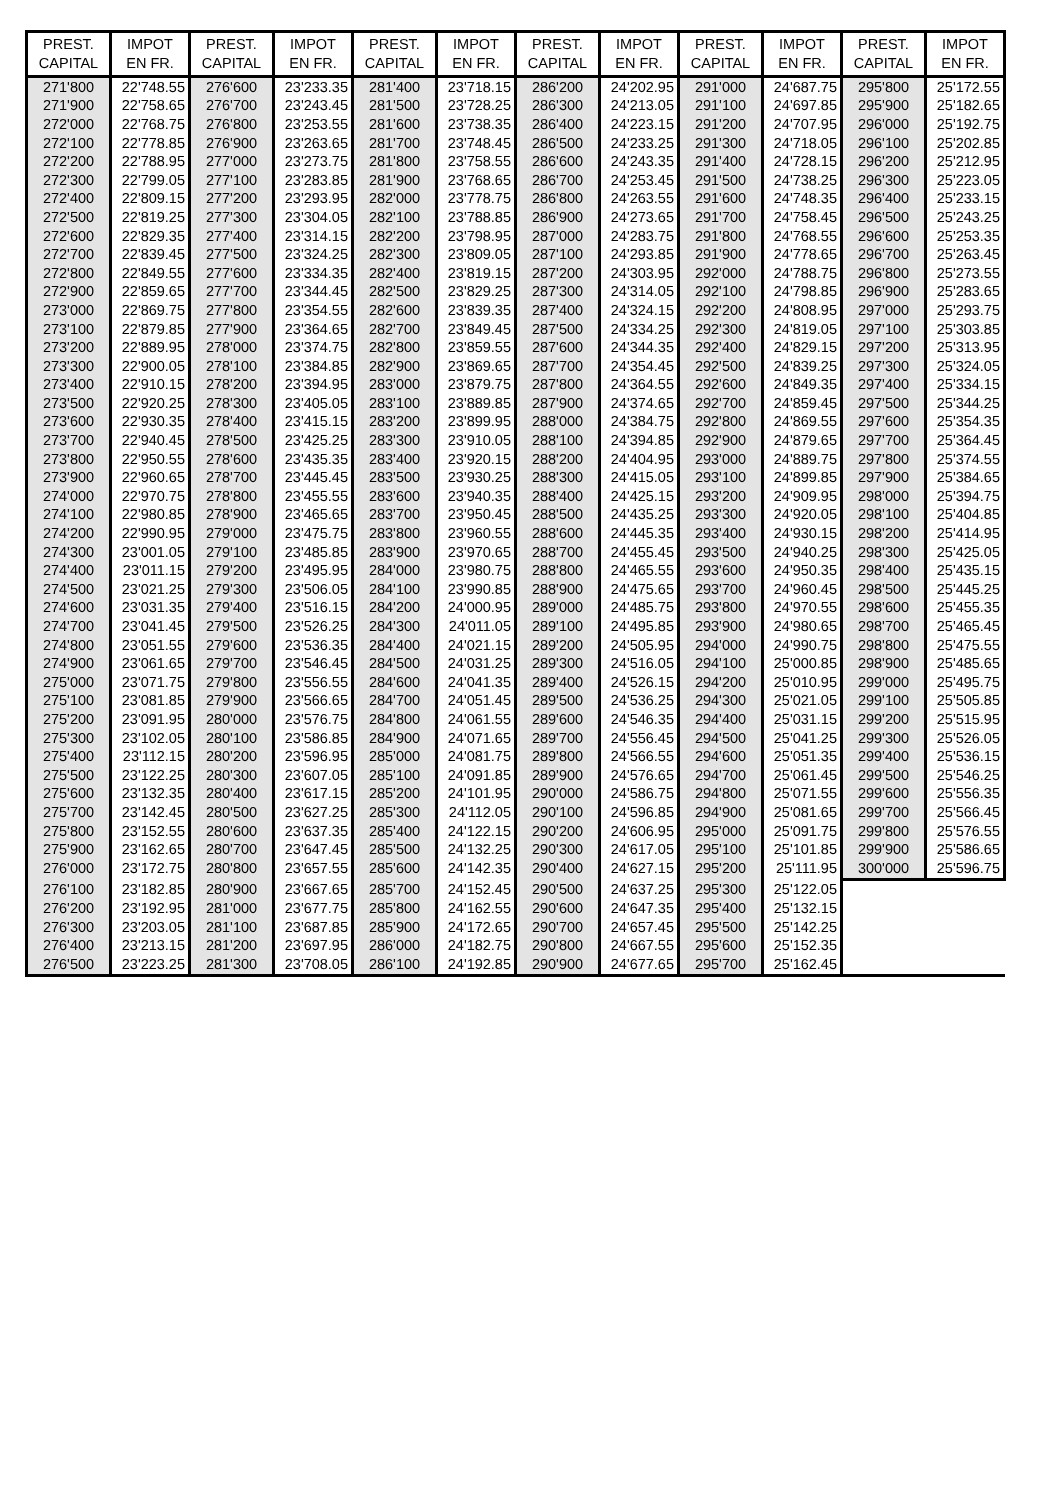| PREST. CAPITAL | IMPOT EN FR. | PREST. CAPITAL | IMPOT EN FR. | PREST. CAPITAL | IMPOT EN FR. | PREST. CAPITAL | IMPOT EN FR. | PREST. CAPITAL | IMPOT EN FR. | PREST. CAPITAL | IMPOT EN FR. |
| --- | --- | --- | --- | --- | --- | --- | --- | --- | --- | --- | --- |
| 271'800 | 22'748.55 | 276'600 | 23'233.35 | 281'400 | 23'718.15 | 286'200 | 24'202.95 | 291'000 | 24'687.75 | 295'800 | 25'172.55 |
| 271'900 | 22'758.65 | 276'700 | 23'243.45 | 281'500 | 23'728.25 | 286'300 | 24'213.05 | 291'100 | 24'697.85 | 295'900 | 25'182.65 |
| 272'000 | 22'768.75 | 276'800 | 23'253.55 | 281'600 | 23'738.35 | 286'400 | 24'223.15 | 291'200 | 24'707.95 | 296'000 | 25'192.75 |
| 272'100 | 22'778.85 | 276'900 | 23'263.65 | 281'700 | 23'748.45 | 286'500 | 24'233.25 | 291'300 | 24'718.05 | 296'100 | 25'202.85 |
| 272'200 | 22'788.95 | 277'000 | 23'273.75 | 281'800 | 23'758.55 | 286'600 | 24'243.35 | 291'400 | 24'728.15 | 296'200 | 25'212.95 |
| 272'300 | 22'799.05 | 277'100 | 23'283.85 | 281'900 | 23'768.65 | 286'700 | 24'253.45 | 291'500 | 24'738.25 | 296'300 | 25'223.05 |
| 272'400 | 22'809.15 | 277'200 | 23'293.95 | 282'000 | 23'778.75 | 286'800 | 24'263.55 | 291'600 | 24'748.35 | 296'400 | 25'233.15 |
| 272'500 | 22'819.25 | 277'300 | 23'304.05 | 282'100 | 23'788.85 | 286'900 | 24'273.65 | 291'700 | 24'758.45 | 296'500 | 25'243.25 |
| 272'600 | 22'829.35 | 277'400 | 23'314.15 | 282'200 | 23'798.95 | 287'000 | 24'283.75 | 291'800 | 24'768.55 | 296'600 | 25'253.35 |
| 272'700 | 22'839.45 | 277'500 | 23'324.25 | 282'300 | 23'809.05 | 287'100 | 24'293.85 | 291'900 | 24'778.65 | 296'700 | 25'263.45 |
| 272'800 | 22'849.55 | 277'600 | 23'334.35 | 282'400 | 23'819.15 | 287'200 | 24'303.95 | 292'000 | 24'788.75 | 296'800 | 25'273.55 |
| 272'900 | 22'859.65 | 277'700 | 23'344.45 | 282'500 | 23'829.25 | 287'300 | 24'314.05 | 292'100 | 24'798.85 | 296'900 | 25'283.65 |
| 273'000 | 22'869.75 | 277'800 | 23'354.55 | 282'600 | 23'839.35 | 287'400 | 24'324.15 | 292'200 | 24'808.95 | 297'000 | 25'293.75 |
| 273'100 | 22'879.85 | 277'900 | 23'364.65 | 282'700 | 23'849.45 | 287'500 | 24'334.25 | 292'300 | 24'819.05 | 297'100 | 25'303.85 |
| 273'200 | 22'889.95 | 278'000 | 23'374.75 | 282'800 | 23'859.55 | 287'600 | 24'344.35 | 292'400 | 24'829.15 | 297'200 | 25'313.95 |
| 273'300 | 22'900.05 | 278'100 | 23'384.85 | 282'900 | 23'869.65 | 287'700 | 24'354.45 | 292'500 | 24'839.25 | 297'300 | 25'324.05 |
| 273'400 | 22'910.15 | 278'200 | 23'394.95 | 283'000 | 23'879.75 | 287'800 | 24'364.55 | 292'600 | 24'849.35 | 297'400 | 25'334.15 |
| 273'500 | 22'920.25 | 278'300 | 23'405.05 | 283'100 | 23'889.85 | 287'900 | 24'374.65 | 292'700 | 24'859.45 | 297'500 | 25'344.25 |
| 273'600 | 22'930.35 | 278'400 | 23'415.15 | 283'200 | 23'899.95 | 288'000 | 24'384.75 | 292'800 | 24'869.55 | 297'600 | 25'354.35 |
| 273'700 | 22'940.45 | 278'500 | 23'425.25 | 283'300 | 23'910.05 | 288'100 | 24'394.85 | 292'900 | 24'879.65 | 297'700 | 25'364.45 |
| 273'800 | 22'950.55 | 278'600 | 23'435.35 | 283'400 | 23'920.15 | 288'200 | 24'404.95 | 293'000 | 24'889.75 | 297'800 | 25'374.55 |
| 273'900 | 22'960.65 | 278'700 | 23'445.45 | 283'500 | 23'930.25 | 288'300 | 24'415.05 | 293'100 | 24'899.85 | 297'900 | 25'384.65 |
| 274'000 | 22'970.75 | 278'800 | 23'455.55 | 283'600 | 23'940.35 | 288'400 | 24'425.15 | 293'200 | 24'909.95 | 298'000 | 25'394.75 |
| 274'100 | 22'980.85 | 278'900 | 23'465.65 | 283'700 | 23'950.45 | 288'500 | 24'435.25 | 293'300 | 24'920.05 | 298'100 | 25'404.85 |
| 274'200 | 22'990.95 | 279'000 | 23'475.75 | 283'800 | 23'960.55 | 288'600 | 24'445.35 | 293'400 | 24'930.15 | 298'200 | 25'414.95 |
| 274'300 | 23'001.05 | 279'100 | 23'485.85 | 283'900 | 23'970.65 | 288'700 | 24'455.45 | 293'500 | 24'940.25 | 298'300 | 25'425.05 |
| 274'400 | 23'011.15 | 279'200 | 23'495.95 | 284'000 | 23'980.75 | 288'800 | 24'465.55 | 293'600 | 24'950.35 | 298'400 | 25'435.15 |
| 274'500 | 23'021.25 | 279'300 | 23'506.05 | 284'100 | 23'990.85 | 288'900 | 24'475.65 | 293'700 | 24'960.45 | 298'500 | 25'445.25 |
| 274'600 | 23'031.35 | 279'400 | 23'516.15 | 284'200 | 24'000.95 | 289'000 | 24'485.75 | 293'800 | 24'970.55 | 298'600 | 25'455.35 |
| 274'700 | 23'041.45 | 279'500 | 23'526.25 | 284'300 | 24'011.05 | 289'100 | 24'495.85 | 293'900 | 24'980.65 | 298'700 | 25'465.45 |
| 274'800 | 23'051.55 | 279'600 | 23'536.35 | 284'400 | 24'021.15 | 289'200 | 24'505.95 | 294'000 | 24'990.75 | 298'800 | 25'475.55 |
| 274'900 | 23'061.65 | 279'700 | 23'546.45 | 284'500 | 24'031.25 | 289'300 | 24'516.05 | 294'100 | 25'000.85 | 298'900 | 25'485.65 |
| 275'000 | 23'071.75 | 279'800 | 23'556.55 | 284'600 | 24'041.35 | 289'400 | 24'526.15 | 294'200 | 25'010.95 | 299'000 | 25'495.75 |
| 275'100 | 23'081.85 | 279'900 | 23'566.65 | 284'700 | 24'051.45 | 289'500 | 24'536.25 | 294'300 | 25'021.05 | 299'100 | 25'505.85 |
| 275'200 | 23'091.95 | 280'000 | 23'576.75 | 284'800 | 24'061.55 | 289'600 | 24'546.35 | 294'400 | 25'031.15 | 299'200 | 25'515.95 |
| 275'300 | 23'102.05 | 280'100 | 23'586.85 | 284'900 | 24'071.65 | 289'700 | 24'556.45 | 294'500 | 25'041.25 | 299'300 | 25'526.05 |
| 275'400 | 23'112.15 | 280'200 | 23'596.95 | 285'000 | 24'081.75 | 289'800 | 24'566.55 | 294'600 | 25'051.35 | 299'400 | 25'536.15 |
| 275'500 | 23'122.25 | 280'300 | 23'607.05 | 285'100 | 24'091.85 | 289'900 | 24'576.65 | 294'700 | 25'061.45 | 299'500 | 25'546.25 |
| 275'600 | 23'132.35 | 280'400 | 23'617.15 | 285'200 | 24'101.95 | 290'000 | 24'586.75 | 294'800 | 25'071.55 | 299'600 | 25'556.35 |
| 275'700 | 23'142.45 | 280'500 | 23'627.25 | 285'300 | 24'112.05 | 290'100 | 24'596.85 | 294'900 | 25'081.65 | 299'700 | 25'566.45 |
| 275'800 | 23'152.55 | 280'600 | 23'637.35 | 285'400 | 24'122.15 | 290'200 | 24'606.95 | 295'000 | 25'091.75 | 299'800 | 25'576.55 |
| 275'900 | 23'162.65 | 280'700 | 23'647.45 | 285'500 | 24'132.25 | 290'300 | 24'617.05 | 295'100 | 25'101.85 | 299'900 | 25'586.65 |
| 276'000 | 23'172.75 | 280'800 | 23'657.55 | 285'600 | 24'142.35 | 290'400 | 24'627.15 | 295'200 | 25'111.95 | 300'000 | 25'596.75 |
| 276'100 | 23'182.85 | 280'900 | 23'667.65 | 285'700 | 24'152.45 | 290'500 | 24'637.25 | 295'300 | 25'122.05 | | |
| 276'200 | 23'192.95 | 281'000 | 23'677.75 | 285'800 | 24'162.55 | 290'600 | 24'647.35 | 295'400 | 25'132.15 | | |
| 276'300 | 23'203.05 | 281'100 | 23'687.85 | 285'900 | 24'172.65 | 290'700 | 24'657.45 | 295'500 | 25'142.25 | | |
| 276'400 | 23'213.15 | 281'200 | 23'697.95 | 286'000 | 24'182.75 | 290'800 | 24'667.55 | 295'600 | 25'152.35 | | |
| 276'500 | 23'223.25 | 281'300 | 23'708.05 | 286'100 | 24'192.85 | 290'900 | 24'677.65 | 295'700 | 25'162.45 | | |